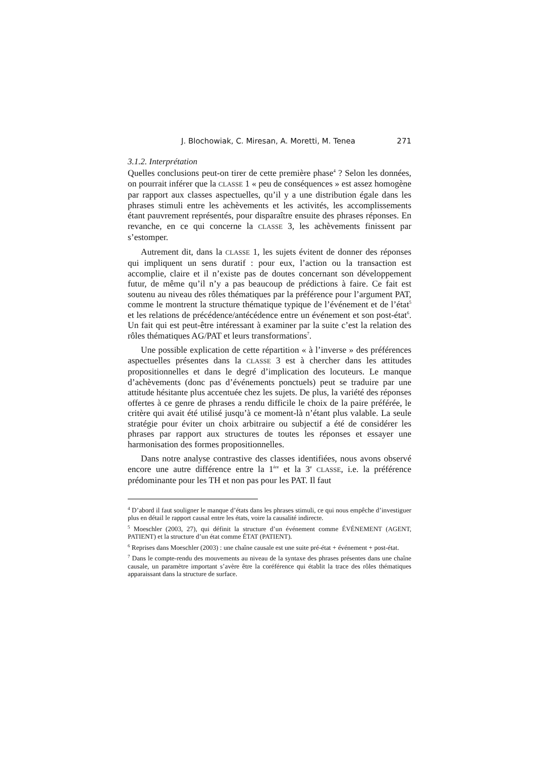J. Blochowiak, C. Miresan, A. Moretti, M. Tenea 271
3.1.2. Interprétation
Quelles conclusions peut-on tirer de cette première phase<sup>4</sup> ? Selon les données, on pourrait inférer que la CLASSE 1 « peu de conséquences » est assez homogène par rapport aux classes aspectuelles, qu’il y a une distribution égale dans les phrases stimuli entre les achèvements et les activités, les accomplissements étant pauvrement représentés, pour disparaître ensuite des phrases réponses. En revanche, en ce qui concerne la CLASSE 3, les achèvements finissent par s’estomper.
Autrement dit, dans la CLASSE 1, les sujets évitent de donner des réponses qui impliquent un sens duratif : pour eux, l’action ou la transaction est accomplie, claire et il n’existe pas de doutes concernant son développement futur, de même qu’il n’y a pas beaucoup de prédictions à faire. Ce fait est soutenu au niveau des rôles thématiques par la préférence pour l’argument PAT, comme le montrent la structure thématique typique de l’événement et de l’état<sup>5</sup> et les relations de précédence/antécédence entre un événement et son post-état<sup>6</sup>. Un fait qui est peut-être intéressant à examiner par la suite c’est la relation des rôles thématiques AG/PAT et leurs transformations<sup>7</sup>.
Une possible explication de cette répartition « à l’inverse » des préférences aspectuelles présentes dans la CLASSE 3 est à chercher dans les attitudes propositionnelles et dans le degré d’implication des locuteurs. Le manque d’achèvements (donc pas d’événements ponctuels) peut se traduire par une attitude hésitante plus accentuée chez les sujets. De plus, la variété des réponses offertes à ce genre de phrases a rendu difficile le choix de la paire préférée, le critère qui avait été utilisé jusqu’à ce moment-là n’étant plus valable. La seule stratégie pour éviter un choix arbitraire ou subjectif a été de considérer les phrases par rapport aux structures de toutes les réponses et essayer une harmonisation des formes propositionnelles.
Dans notre analyse contrastive des classes identifiées, nous avons observé encore une autre différence entre la 1<sup>ère</sup> et la 3<sup>e</sup> CLASSE, i.e. la préférence prédominante pour les TH et non pas pour les PAT. Il faut
<sup>4</sup> D’abord il faut souligner le manque d’états dans les phrases stimuli, ce qui nous empêche d’investiguer plus en détail le rapport causal entre les états, voire la causalité indirecte.
<sup>5</sup> Moeschler (2003, 27), qui définit la structure d’un événement comme ÉVÉNEMENT (AGENT, PATIENT) et la structure d’un état comme ÉTAT (PATIENT).
<sup>6</sup> Reprises dans Moeschler (2003) : une chaîne causale est une suite pré-état + événement + post-état.
<sup>7</sup> Dans le compte-rendu des mouvements au niveau de la syntaxe des phrases présentes dans une chaîne causale, un paramètre important s’avère être la coréférence qui établit la trace des rôles thématiques apparaissant dans la structure de surface.